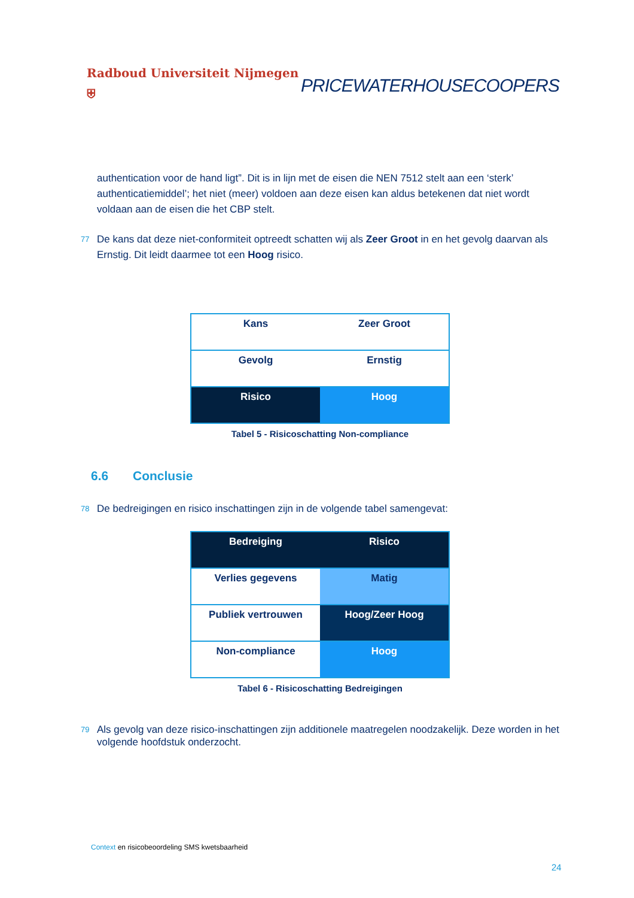Radboud Universiteit Nijmegen ⛨ PRICEWATERHOUSECOOPERS
authentication voor de hand ligt”. Dit is in lijn met de eisen die NEN 7512 stelt aan een ‘sterk’ authenticatiemiddel’; het niet (meer) voldoen aan deze eisen kan aldus betekenen dat niet wordt voldaan aan de eisen die het CBP stelt.
77 De kans dat deze niet-conformiteit optreedt schatten wij als Zeer Groot in en het gevolg daarvan als Ernstig. Dit leidt daarmee tot een Hoog risico.
| Kans | Zeer Groot |
| Gevolg | Ernstig |
| Risico | Hoog |
Tabel 5 - Risicoschatting Non-compliance
6.6 Conclusie
78 De bedreigingen en risico inschattingen zijn in de volgende tabel samengevat:
| Bedreiging | Risico |
| Verlies gegevens | Matig |
| Publiek vertrouwen | Hoog/Zeer Hoog |
| Non-compliance | Hoog |
Tabel 6 - Risicoschatting Bedreigingen
79 Als gevolg van deze risico-inschattingen zijn additionele maatregelen noodzakelijk. Deze worden in het volgende hoofdstuk onderzocht.
Context en risicobeoordeling SMS kwetsbaarheid
24